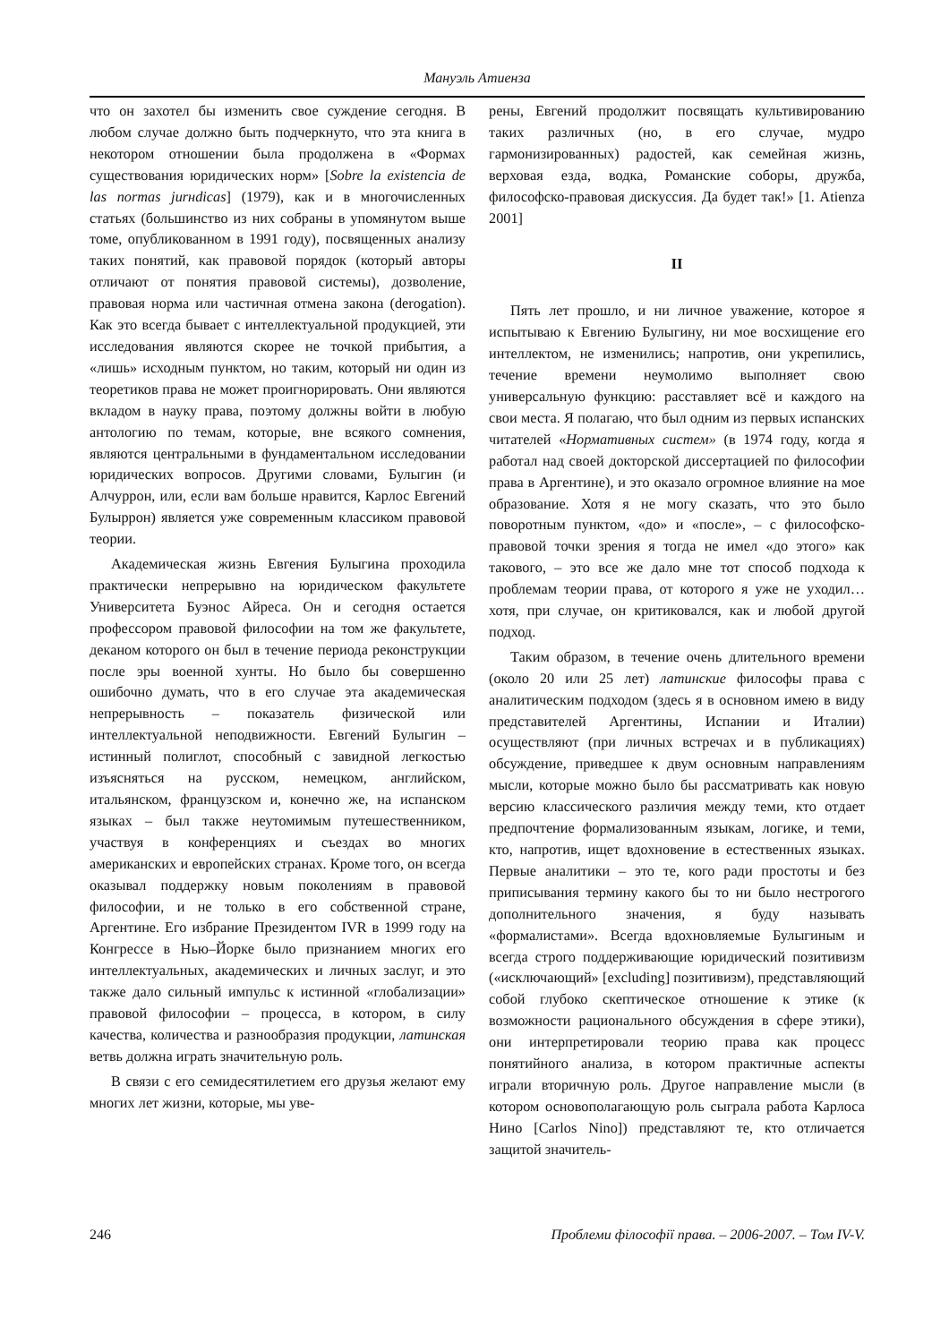Мануэль Атиенза
что он захотел бы изменить свое суждение сегодня. В любом случае должно быть подчеркнуто, что эта книга в некотором отношении была продолжена в «Формах существования юридических норм» [Sobre la existencia de las normas jurнdicas] (1979), как и в многочисленных статьях (большинство из них собраны в упомянутом выше томе, опубликованном в 1991 году), посвященных анализу таких понятий, как правовой порядок (который авторы отличают от понятия правовой системы), дозволение, правовая норма или частичная отмена закона (derogation). Как это всегда бывает с интеллектуальной продукцией, эти исследования являются скорее не точкой прибытия, а «лишь» исходным пунктом, но таким, который ни один из теоретиков права не может проигнорировать. Они являются вкладом в науку права, поэтому должны войти в любую антологию по темам, которые, вне всякого сомнения, являются центральными в фундаментальном исследовании юридических вопросов. Другими словами, Булыгин (и Алчуррон, или, если вам больше нравится, Карлос Евгений Булыррон) является уже современным классиком правовой теории.
Академическая жизнь Евгения Булыгина проходила практически непрерывно на юридическом факультете Университета Буэнос Айреса. Он и сегодня остается профессором правовой философии на том же факультете, деканом которого он был в течение периода реконструкции после эры военной хунты. Но было бы совершенно ошибочно думать, что в его случае эта академическая непрерывность – показатель физической или интеллектуальной неподвижности. Евгений Булыгин – истинный полиглот, способный с завидной легкостью изъясняться на русском, немецком, английском, итальянском, французском и, конечно же, на испанском языках – был также неутомимым путешественником, участвуя в конференциях и съездах во многих американских и европейских странах. Кроме того, он всегда оказывал поддержку новым поколениям в правовой философии, и не только в его собственной стране, Аргентине. Его избрание Президентом IVR в 1999 году на Конгрессе в Нью–Йорке было признанием многих его интеллектуальных, академических и личных заслуг, и это также дало сильный импульс к истинной «глобализации» правовой философии – процесса, в котором, в силу качества, количества и разнообразия продукции, латинская ветвь должна играть значительную роль.
В связи с его семидесятилетием его друзья желают ему многих лет жизни, которые, мы уве-
рены, Евгений продолжит посвящать культивированию таких различных (но, в его случае, мудро гармонизированных) радостей, как семейная жизнь, верховая езда, водка, Романские соборы, дружба, философско-правовая дискуссия. Да будет так!» [1. Atienza 2001]
II
Пять лет прошло, и ни личное уважение, которое я испытываю к Евгению Булыгину, ни мое восхищение его интеллектом, не изменились; напротив, они укрепились, течение времени неумолимо выполняет свою универсальную функцию: расставляет всё и каждого на свои места. Я полагаю, что был одним из первых испанских читателей «Нормативных систем» (в 1974 году, когда я работал над своей докторской диссертацией по философии права в Аргентине), и это оказало огромное влияние на мое образование. Хотя я не могу сказать, что это было поворотным пунктом, «до» и «после», – с философско-правовой точки зрения я тогда не имел «до этого» как такового, – это все же дало мне тот способ подхода к проблемам теории права, от которого я уже не уходил… хотя, при случае, он критиковался, как и любой другой подход.
Таким образом, в течение очень длительного времени (около 20 или 25 лет) латинские философы права с аналитическим подходом (здесь я в основном имею в виду представителей Аргентины, Испании и Италии) осуществляют (при личных встречах и в публикациях) обсуждение, приведшее к двум основным направлениям мысли, которые можно было бы рассматривать как новую версию классического различия между теми, кто отдает предпочтение формализованным языкам, логике, и теми, кто, напротив, ищет вдохновение в естественных языках. Первые аналитики – это те, кого ради простоты и без приписывания термину какого бы то ни было нестрогого дополнительного значения, я буду называть «формалистами». Всегда вдохновляемые Булыгиным и всегда строго поддерживающие юридический позитивизм («исключающий» [excluding] позитивизм), представляющий собой глубоко скептическое отношение к этике (к возможности рационального обсуждения в сфере этики), они интерпретировали теорию права как процесс понятийного анализа, в котором практичные аспекты играли вторичную роль. Другое направление мысли (в котором основополагающую роль сыграла работа Карлоса Нино [Carlos Nino]) представляют те, кто отличается защитой значитель-
246 Проблеми філософії права. – 2006-2007. – Том IV-V.